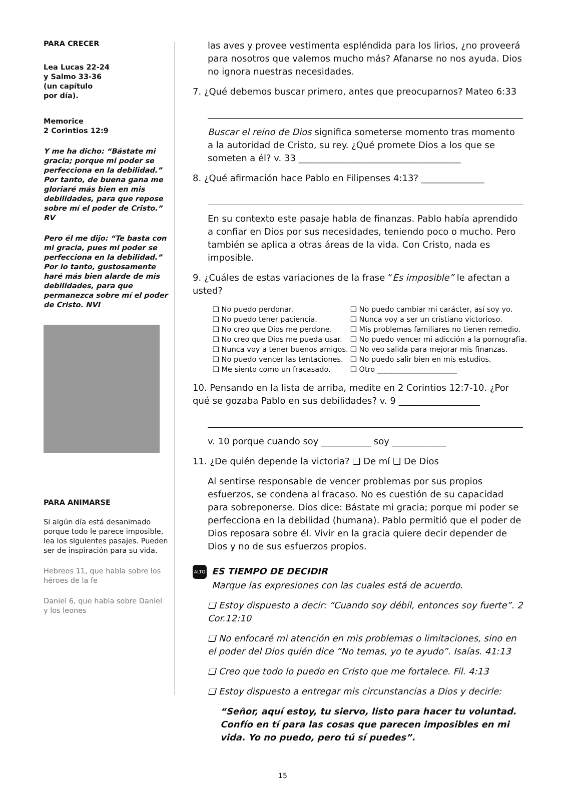PARA CRECER
Lea Lucas 22-24
y Salmo 33-36
(un capítulo
por día).
Memorice
2 Corintios 12:9
Y me ha dicho: “Bástate mi gracia; porque mi poder se perfecciona en la debilidad.” Por tanto, de buena gana me gloriaré más bien en mis debilidades, para que repose sobre mí el poder de Cristo.” RV
Pero él me dijo: “Te basta con mi gracia, pues mi poder se perfecciona en la debilidad.” Por lo tanto, gustosamente haré más bien alarde de mis debilidades, para que permanezca sobre mí el poder de Cristo. NVI
PARA ANIMARSE
Si algún día está desanimado porque todo le parece imposible, lea los siguientes pasajes. Pueden ser de inspiración para su vida.
Hebreos 11, que habla sobre los héroes de la fe
Daniel 6, que habla sobre Daniel y los leones
las aves y provee vestimenta espléndida para los lirios, ¿no proveerá para nosotros que valemos mucho más? Afanarse no nos ayuda. Dios no ignora nuestras necesidades.
7. ¿Qué debemos buscar primero, antes que preocuparnos? Mateo 6:33
Buscar el reino de Dios significa someterse momento tras momento a la autoridad de Cristo, su rey. ¿Qué promete Dios a los que se someten a él? v. 33 ____________________________________
8. ¿Qué afirmación hace Pablo en Filipenses 4:13? ______________
En su contexto este pasaje habla de finanzas. Pablo había aprendido a confiar en Dios por sus necesidades, teniendo poco o mucho. Pero también se aplica a otras áreas de la vida. Con Cristo, nada es imposible.
9. ¿Cuáles de estas variaciones de la frase “Es imposible” le afectan a usted?
❏ No puedo perdonar.
❏ No puedo cambiar mi carácter, así soy yo.
❏ No puedo tener paciencia.
❏ Nunca voy a ser un cristiano victorioso.
❏ No creo que Dios me perdone.
❏ Mis problemas familiares no tienen remedio.
❏ No creo que Dios me pueda usar.
❏ No puedo vencer mi adicción a la pornografía.
❏ Nunca voy a tener buenos amigos.
❏ No veo salida para mejorar mis finanzas.
❏ No puedo vencer las tentaciones.
❏ No puedo salir bien en mis estudios.
❏ Me siento como un fracasado.
❏ Otro ______________________
10. Pensando en la lista de arriba, medite en 2 Corintios 12:7-10. ¿Por qué se gozaba Pablo en sus debilidades? v. 9 __________________
v. 10 porque cuando soy ___________ soy ____________
11. ¿De quién depende la victoria? ❏ De mí ❏ De Dios
Al sentirse responsable de vencer problemas por sus propios esfuerzos, se condena al fracaso. No es cuestión de su capacidad para sobreponerse. Dios dice: Bástate mi gracia; porque mi poder se perfecciona en la debilidad (humana). Pablo permitió que el poder de Dios reposara sobre él. Vivir en la gracia quiere decir depender de Dios y no de sus esfuerzos propios.
ALTO ES TIEMPO DE DECIDIR
Marque las expresiones con las cuales está de acuerdo.
❏ Estoy dispuesto a decir: “Cuando soy débil, entonces soy fuerte”. 2 Cor.12:10
❏ No enfocaré mi atención en mis problemas o limitaciones, sino en el poder del Dios quién dice “No temas, yo te ayudo”. Isaías. 41:13
❏ Creo que todo lo puedo en Cristo que me fortalece. Fil. 4:13
❏ Estoy dispuesto a entregar mis circunstancias a Dios y decirle:
“Señor, aquí estoy, tu siervo, listo para hacer tu voluntad. Confío en tí para las cosas que parecen imposibles en mi vida. Yo no puedo, pero tú sí puedes”.
15